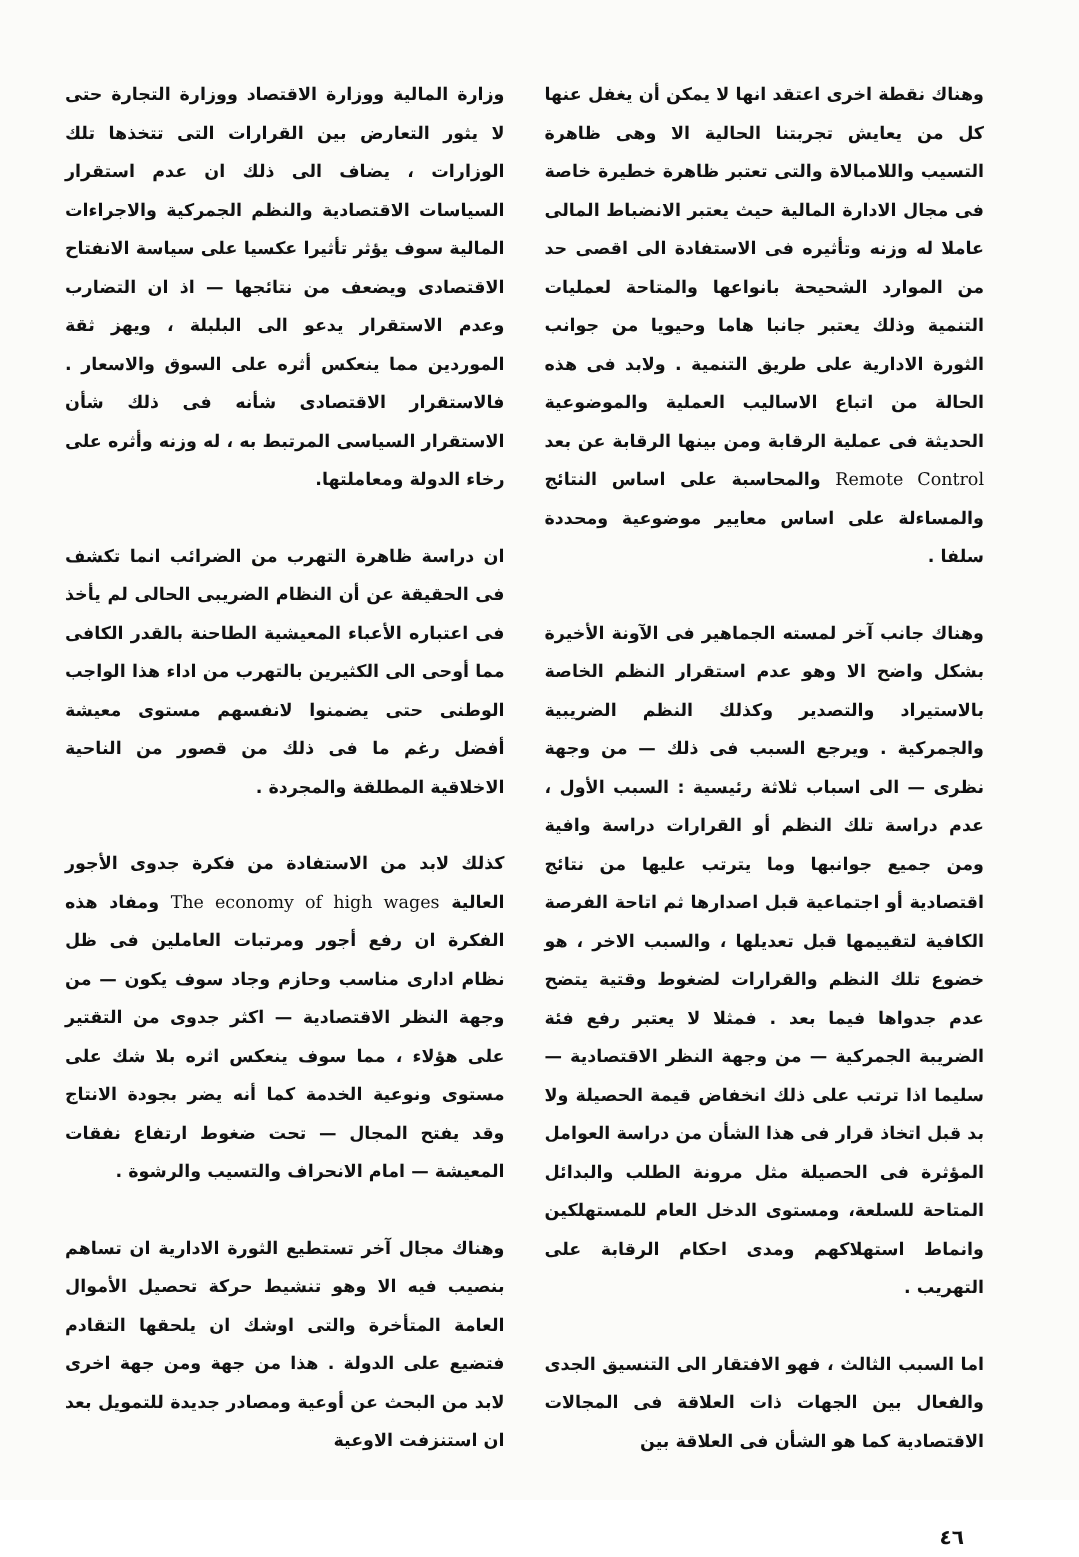وهناك نقطة اخرى اعتقد انها لا يمكن أن يغفل عنها كل من يعايش تجربتنا الحالية الا وهى ظاهرة التسيب واللامبالاة والتى تعتبر ظاهرة خطيرة خاصة فى مجال الادارة المالية حيث يعتبر الانضباط المالى عاملا له وزنه وتأثيره فى الاستفادة الى اقصى حد من الموارد الشحيحة بانواعها والمتاحة لعمليات التنمية وذلك يعتبر جانبا هاما وحيويا من جوانب الثورة الادارية على طريق التنمية . ولابد فى هذه الحالة من اتباع الاساليب العملية والموضوعية الحديثة فى عملية الرقابة ومن بينها الرقابة عن بعد Remote Control والمحاسبة على اساس النتائج والمساءلة على اساس معايير موضوعية ومحددة سلفا .
وهناك جانب آخر لمسته الجماهير فى الآونة الأخيرة بشكل واضح الا وهو عدم استقرار النظم الخاصة بالاستيراد والتصدير وكذلك النظم الضريبية والجمركية . ويرجع السبب فى ذلك — من وجهة نظرى — الى اسباب ثلاثة رئيسية : السبب الأول ، عدم دراسة تلك النظم أو القرارات دراسة وافية ومن جميع جوانبها وما يترتب عليها من نتائج اقتصادية أو اجتماعية قبل اصدارها ثم اتاحة الفرصة الكافية لتقييمها قبل تعديلها ، والسبب الاخر ، هو خضوع تلك النظم والقرارات لضغوط وقتية يتضح عدم جدواها فيما بعد . فمثلا لا يعتبر رفع فئة الضريبة الجمركية — من وجهة النظر الاقتصادية — سليما اذا ترتب على ذلك انخفاض قيمة الحصيلة ولا بد قبل اتخاذ قرار فى هذا الشأن من دراسة العوامل المؤثرة فى الحصيلة مثل مرونة الطلب والبدائل المتاحة للسلعة، ومستوى الدخل العام للمستهلكين وانماط استهلاكهم ومدى احكام الرقابة على التهريب .
اما السبب الثالث ، فهو الافتقار الى التنسيق الجدى والفعال بين الجهات ذات العلاقة فى المجالات الاقتصادية كما هو الشأن فى العلاقة بين
وزارة المالية ووزارة الاقتصاد ووزارة التجارة حتى لا يثور التعارض بين القرارات التى تتخذها تلك الوزارات ، يضاف الى ذلك ان عدم استقرار السياسات الاقتصادية والنظم الجمركية والاجراءات المالية سوف يؤثر تأثيرا عكسيا على سياسة الانفتاح الاقتصادى ويضعف من نتائجها — اذ ان التضارب وعدم الاستقرار يدعو الى البلبلة ، ويهز ثقة الموردين مما ينعكس أثره على السوق والاسعار . فالاستقرار الاقتصادى شأنه فى ذلك شأن الاستقرار السياسى المرتبط به ، له وزنه وأثره على رخاء الدولة ومعاملتها.
ان دراسة ظاهرة التهرب من الضرائب انما تكشف فى الحقيقة عن أن النظام الضريبى الحالى لم يأخذ فى اعتباره الأعباء المعيشية الطاحنة بالقدر الكافى مما أوحى الى الكثيرين بالتهرب من اداء هذا الواجب الوطنى حتى يضمنوا لانفسهم مستوى معيشة أفضل رغم ما فى ذلك من قصور من الناحية الاخلاقية المطلقة والمجردة .
كذلك لابد من الاستفادة من فكرة جدوى الأجور العالية The economy of high wages ومفاد هذه الفكرة ان رفع أجور ومرتبات العاملين فى ظل نظام ادارى مناسب وحازم وجاد سوف يكون — من وجهة النظر الاقتصادية — اكثر جدوى من التقتير على هؤلاء ، مما سوف ينعكس اثره بلا شك على مستوى ونوعية الخدمة كما أنه يضر بجودة الانتاج وقد يفتح المجال — تحت ضغوط ارتفاع نفقات المعيشة — امام الانحراف والتسيب والرشوة .
وهناك مجال آخر تستطيع الثورة الادارية ان تساهم بنصيب فيه الا وهو تنشيط حركة تحصيل الأموال العامة المتأخرة والتى اوشك ان يلحقها التقادم فتضيع على الدولة . هذا من جهة ومن جهة اخرى لابد من البحث عن أوعية ومصادر جديدة للتمويل بعد ان استنزفت الاوعية
٤٦